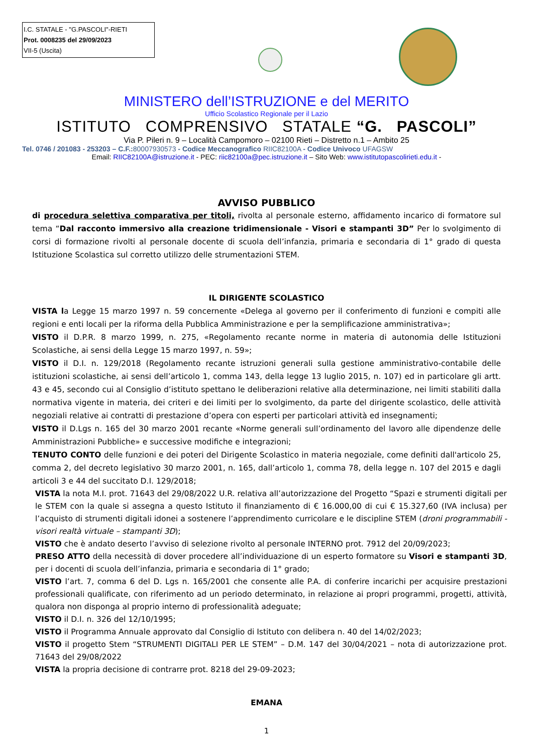I.C. STATALE - "G.PASCOLI"-RIETI
Prot. 0008235 del 29/09/2023
VII-5 (Uscita)
MINISTERO dell’ISTRUZIONE e del MERITO
Ufficio Scolastico Regionale per il Lazio
ISTITUTO COMPRENSIVO STATALE “G. PASCOLI”
Via P. Pileri n. 9 – Località Campomoro – 02100 Rieti – Distretto n.1 – Ambito 25
Tel. 0746 / 201083 - 253203 – C.F.: 80007930573 - Codice Meccanografico RIIC82100A - Codice Univoco UFAGSW
Email: RIIC82100A@istruzione.it - PEC: riic82100a@pec.istruzione.it – Sito Web: www.istitutopascolirieti.edu.it -
AVVISO PUBBLICO
di procedura selettiva comparativa per titoli, rivolta al personale esterno, affidamento incarico di formatore sul tema “Dal racconto immersivo alla creazione tridimensionale - Visori e stampanti 3D” Per lo svolgimento di corsi di formazione rivolti al personale docente di scuola dell’infanzia, primaria e secondaria di 1° grado di questa Istituzione Scolastica sul corretto utilizzo delle strumentazioni STEM.
IL DIRIGENTE SCOLASTICO
VISTA la Legge 15 marzo 1997 n. 59 concernente «Delega al governo per il conferimento di funzioni e compiti alle regioni e enti locali per la riforma della Pubblica Amministrazione e per la semplificazione amministrativa»;
VISTO il D.P.R. 8 marzo 1999, n. 275, «Regolamento recante norme in materia di autonomia delle Istituzioni Scolastiche, ai sensi della Legge 15 marzo 1997, n. 59»;
VISTO il D.I. n. 129/2018 (Regolamento recante istruzioni generali sulla gestione amministrativo-contabile delle istituzioni scolastiche, ai sensi dell’articolo 1, comma 143, della legge 13 luglio 2015, n. 107) ed in particolare gli artt. 43 e 45, secondo cui al Consiglio d’istituto spettano le deliberazioni relative alla determinazione, nei limiti stabiliti dalla normativa vigente in materia, dei criteri e dei limiti per lo svolgimento, da parte del dirigente scolastico, delle attività negoziali relative ai contratti di prestazione d’opera con esperti per particolari attività ed insegnamenti;
VISTO il D.Lgs n. 165 del 30 marzo 2001 recante «Norme generali sull’ordinamento del lavoro alle dipendenze delle Amministrazioni Pubbliche» e successive modifiche e integrazioni;
TENUTO CONTO delle funzioni e dei poteri del Dirigente Scolastico in materia negoziale, come definiti dall'articolo 25, comma 2, del decreto legislativo 30 marzo 2001, n. 165, dall’articolo 1, comma 78, della legge n. 107 del 2015 e dagli articoli 3 e 44 del succitato D.I. 129/2018;
VISTA la nota M.I. prot. 71643 del 29/08/2022 U.R. relativa all’autorizzazione del Progetto “Spazi e strumenti digitali per le STEM con la quale si assegna a questo Istituto il finanziamento di € 16.000,00 di cui € 15.327,60 (IVA inclusa) per l’acquisto di strumenti digitali idonei a sostenere l’apprendimento curricolare e le discipline STEM (droni programmabili - visori realtà virtuale – stampanti 3D);
VISTO che è andato deserto l’avviso di selezione rivolto al personale INTERNO prot. 7912 del 20/09/2023;
PRESO ATTO della necessità di dover procedere all’individuazione di un esperto formatore su Visori e stampanti 3D, per i docenti di scuola dell’infanzia, primaria e secondaria di 1° grado;
VISTO l’art. 7, comma 6 del D. Lgs n. 165/2001 che consente alle P.A. di conferire incarichi per acquisire prestazioni professionali qualificate, con riferimento ad un periodo determinato, in relazione ai propri programmi, progetti, attività, qualora non disponga al proprio interno di professionalità adeguate;
VISTO il D.I. n. 326 del 12/10/1995;
VISTO il Programma Annuale approvato dal Consiglio di Istituto con delibera n. 40 del 14/02/2023;
VISTO il progetto Stem “STRUMENTI DIGITALI PER LE STEM” – D.M. 147 del 30/04/2021 – nota di autorizzazione prot. 71643 del 29/08/2022
VISTA la propria decisione di contrarre prot. 8218 del 29-09-2023;
EMANA
1